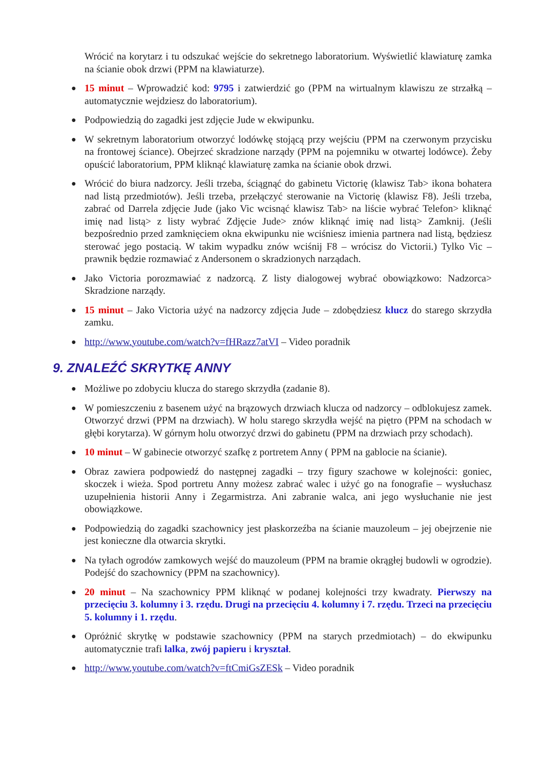Wrócić na korytarz i tu odszukać wejście do sekretnego laboratorium. Wyświetlić klawiaturę zamka na ścianie obok drzwi (PPM na klawiaturze).
● 15 minut – Wprowadzić kod: 9795 i zatwierdzić go (PPM na wirtualnym klawiszu ze strzałką – automatycznie wejdziesz do laboratorium).
● Podpowiedzią do zagadki jest zdjęcie Jude w ekwipunku.
● W sekretnym laboratorium otworzyć lodówkę stojącą przy wejściu (PPM na czerwonym przycisku na frontowej ściance). Obejrzeć skradzione narządy (PPM na pojemniku w otwartej lodówce). Żeby opuścić laboratorium, PPM kliknąć klawiaturę zamka na ścianie obok drzwi.
● Wrócić do biura nadzorcy. Jeśli trzeba, ściągnąć do gabinetu Victorię (klawisz Tab> ikona bohatera nad listą przedmiotów). Jeśli trzeba, przełączyć sterowanie na Victorię (klawisz F8). Jeśli trzeba, zabrać od Darrela zdjęcie Jude (jako Vic wcisnąć klawisz Tab> na liście wybrać Telefon> kliknąć imię nad listą> z listy wybrać Zdjęcie Jude> znów kliknąć imię nad listą> Zamknij. (Jeśli bezpośrednio przed zamknięciem okna ekwipunku nie wciśniesz imienia partnera nad listą, będziesz sterować jego postacią. W takim wypadku znów wciśnij F8 – wrócisz do Victorii.) Tylko Vic – prawnik będzie rozmawiać z Andersonem o skradzionych narządach.
● Jako Victoria porozmawiać z nadzorcą. Z listy dialogowej wybrać obowiązkowo: Nadzorca> Skradzione narządy.
● 15 minut – Jako Victoria użyć na nadzorcy zdjęcia Jude – zdobędziesz klucz do starego skrzydła zamku.
● http://www.youtube.com/watch?v=fHRazz7atVI – Video poradnik
9. ZNALEŹĆ SKRYTKĘ ANNY
● Możliwe po zdobyciu klucza do starego skrzydła (zadanie 8).
● W pomieszczeniu z basenem użyć na brązowych drzwiach klucza od nadzorcy – odblokujesz zamek. Otworzyć drzwi (PPM na drzwiach). W holu starego skrzydła wejść na piętro (PPM na schodach w głębi korytarza). W górnym holu otworzyć drzwi do gabinetu (PPM na drzwiach przy schodach).
● 10 minut – W gabinecie otworzyć szafkę z portretem Anny ( PPM na gablocie na ścianie).
● Obraz zawiera podpowiedź do następnej zagadki – trzy figury szachowe w kolejności: goniec, skoczek i wieża. Spod portretu Anny możesz zabrać walec i użyć go na fonografie – wysłuchasz uzupełnienia historii Anny i Zegarmistrza. Ani zabranie walca, ani jego wysłuchanie nie jest obowiązkowe.
● Podpowiedzią do zagadki szachownicy jest płaskorzeźba na ścianie mauzoleum – jej obejrzenie nie jest konieczne dla otwarcia skrytki.
● Na tyłach ogrodów zamkowych wejść do mauzoleum (PPM na bramie okrągłej budowli w ogrodzie). Podejść do szachownicy (PPM na szachownicy).
● 20 minut – Na szachownicy PPM kliknąć w podanej kolejności trzy kwadraty. Pierwszy na przecięciu 3. kolumny i 3. rzędu. Drugi na przecięciu 4. kolumny i 7. rzędu. Trzeci na przecięciu 5. kolumny i 1. rzędu.
● Opróżnić skrytkę w podstawie szachownicy (PPM na starych przedmiotach) – do ekwipunku automatycznie trafi lalka, zwój papieru i kryształ.
● http://www.youtube.com/watch?v=ftCmiGsZESk – Video poradnik